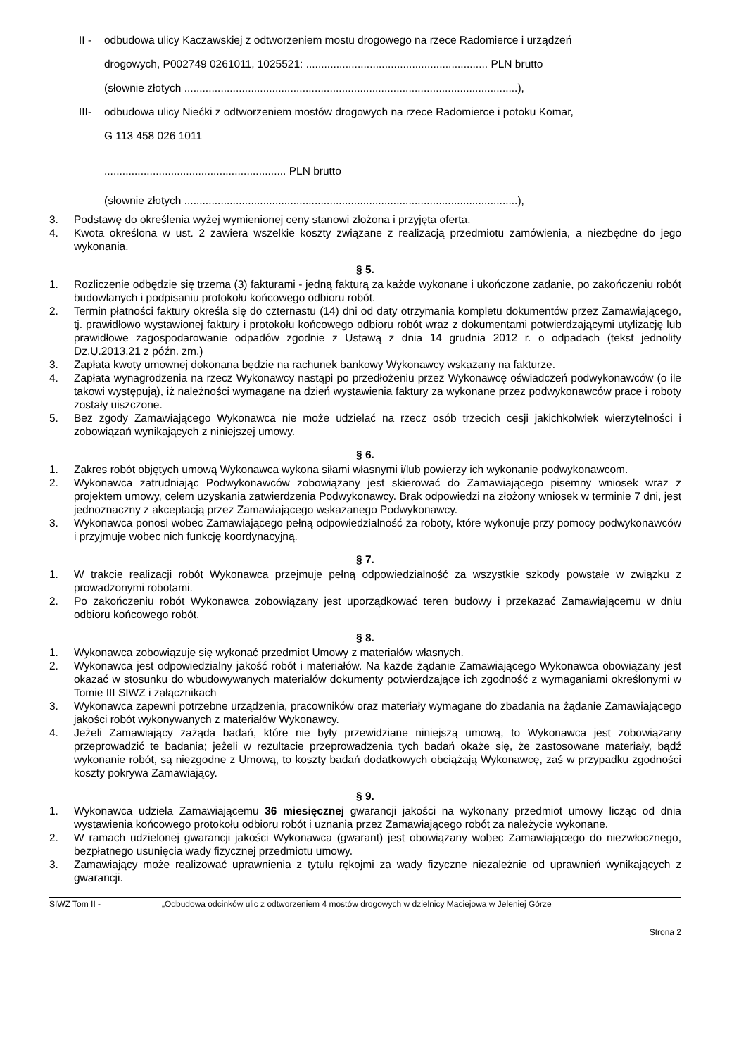II - odbudowa ulicy Kaczawskiej z odtworzeniem mostu drogowego na rzece Radomierce i urządzeń
drogowych, P002749 0261011, 1025521: ............................................................ PLN brutto
(słownie złotych ..............................................................................................................),
III- odbudowa ulicy Niećki z odtworzeniem mostów drogowych na rzece Radomierce i potoku Komar,
G 113 458 026 1011
............................................................ PLN brutto
(słownie złotych ..............................................................................................................),
3. Podstawę do określenia wyżej wymienionej ceny stanowi złożona i przyjęta oferta.
4. Kwota określona w ust. 2 zawiera wszelkie koszty związane z realizacją przedmiotu zamówienia, a niezbędne do jego wykonania.
§ 5.
1. Rozliczenie odbędzie się trzema (3) fakturami - jedną fakturą za każde wykonane i ukończone zadanie, po zakończeniu robót budowlanych i podpisaniu protokołu końcowego odbioru robót.
2. Termin płatności faktury określa się do czternastu (14) dni od daty otrzymania kompletu dokumentów przez Zamawiającego, tj. prawidłowo wystawionej faktury i protokołu końcowego odbioru robót wraz z dokumentami potwierdzającymi utylizację lub prawidłowe zagospodarowanie odpadów zgodnie z Ustawą z dnia 14 grudnia 2012 r. o odpadach (tekst jednolity Dz.U.2013.21 z późn. zm.)
3. Zapłata kwoty umownej dokonana będzie na rachunek bankowy Wykonawcy wskazany na fakturze.
4. Zapłata wynagrodzenia na rzecz Wykonawcy nastąpi po przedłożeniu przez Wykonawcę oświadczeń podwykonawców (o ile takowi występują), iż należności wymagane na dzień wystawienia faktury za wykonane przez podwykonawców prace i roboty zostały uiszczone.
5. Bez zgody Zamawiającego Wykonawca nie może udzielać na rzecz osób trzecich cesji jakichkolwiek wierzytelności i zobowiązań wynikających z niniejszej umowy.
§ 6.
1. Zakres robót objętych umową Wykonawca wykona siłami własnymi i/lub powierzy ich wykonanie podwykonawcom.
2. Wykonawca zatrudniając Podwykonawców zobowiązany jest skierować do Zamawiającego pisemny wniosek wraz z projektem umowy, celem uzyskania zatwierdzenia Podwykonawcy. Brak odpowiedzi na złożony wniosek w terminie 7 dni, jest jednoznaczny z akceptacją przez Zamawiającego wskazanego Podwykonawcy.
3. Wykonawca ponosi wobec Zamawiającego pełną odpowiedzialność za roboty, które wykonuje przy pomocy podwykonawców i przyjmuje wobec nich funkcję koordynacyjną.
§ 7.
1. W trakcie realizacji robót Wykonawca przejmuje pełną odpowiedzialność za wszystkie szkody powstałe w związku z prowadzonymi robotami.
2. Po zakończeniu robót Wykonawca zobowiązany jest uporządkować teren budowy i przekazać Zamawiającemu w dniu odbioru końcowego robót.
§ 8.
1. Wykonawca zobowiązuje się wykonać przedmiot Umowy z materiałów własnych.
2. Wykonawca jest odpowiedzialny jakość robót i materiałów. Na każde żądanie Zamawiającego Wykonawca obowiązany jest okazać w stosunku do wbudowywanych materiałów dokumenty potwierdzające ich zgodność z wymaganiami określonymi w Tomie III SIWZ i załącznikach
3. Wykonawca zapewni potrzebne urządzenia, pracowników oraz materiały wymagane do zbadania na żądanie Zamawiającego jakości robót wykonywanych z materiałów Wykonawcy.
4. Jeżeli Zamawiający zażąda badań, które nie były przewidziane niniejszą umową, to Wykonawca jest zobowiązany przeprowadzić te badania; jeżeli w rezultacie przeprowadzenia tych badań okaże się, że zastosowane materiały, bądź wykonanie robót, są niezgodne z Umową, to koszty badań dodatkowych obciążają Wykonawcę, zaś w przypadku zgodności koszty pokrywa Zamawiający.
§ 9.
1. Wykonawca udziela Zamawiającemu 36 miesięcznej gwarancji jakości na wykonany przedmiot umowy licząc od dnia wystawienia końcowego protokołu odbioru robót i uznania przez Zamawiającego robót za należycie wykonane.
2. W ramach udzielonej gwarancji jakości Wykonawca (gwarant) jest obowiązany wobec Zamawiającego do niezwłocznego, bezpłatnego usunięcia wady fizycznej przedmiotu umowy.
3. Zamawiający może realizować uprawnienia z tytułu rękojmi za wady fizyczne niezależnie od uprawnień wynikających z gwarancji.
SIWZ Tom II - „Odbudowa odcinków ulic z odtworzeniem 4 mostów drogowych w dzielnicy Maciejowa w Jeleniej Górze
Strona 2